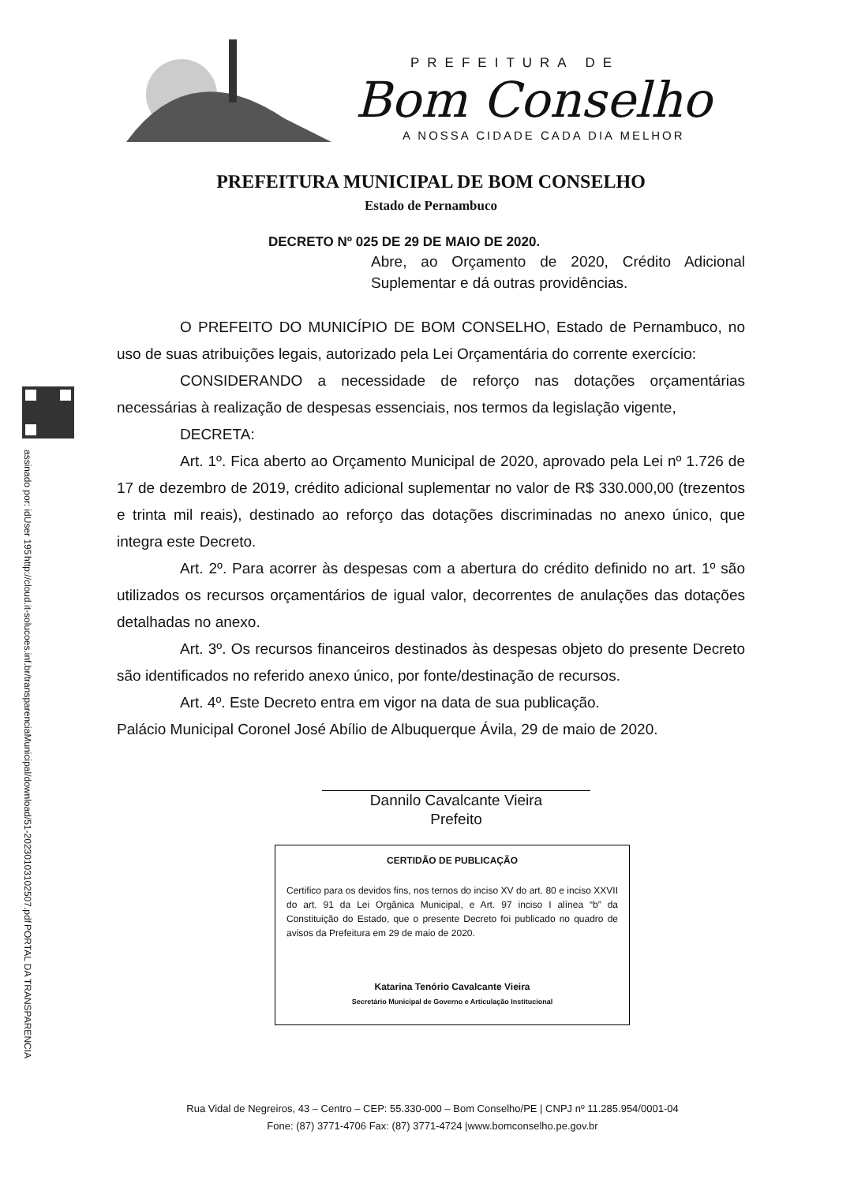PREFEITURA DE
Bom Conselho
A NOSSA CIDADE CADA DIA MELHOR
PORTAL DA TRANSPARENCIA http://cloud.it-solucoes.inf.br/transparenciaMunicipal/download/51-20230103102507.pdf assinado por: idUser 195
PREFEITURA MUNICIPAL DE BOM CONSELHO
Estado de Pernambuco
DECRETO Nº 025 DE 29 DE MAIO DE 2020.
Abre, ao Orçamento de 2020, Crédito Adicional Suplementar e dá outras providências.
O PREFEITO DO MUNICÍPIO DE BOM CONSELHO, Estado de Pernambuco, no uso de suas atribuições legais, autorizado pela Lei Orçamentária do corrente exercício:
CONSIDERANDO a necessidade de reforço nas dotações orçamentárias necessárias à realização de despesas essenciais, nos termos da legislação vigente,
DECRETA:
Art. 1º. Fica aberto ao Orçamento Municipal de 2020, aprovado pela Lei nº 1.726 de 17 de dezembro de 2019, crédito adicional suplementar no valor de R$ 330.000,00 (trezentos e trinta mil reais), destinado ao reforço das dotações discriminadas no anexo único, que integra este Decreto.
Art. 2º. Para acorrer às despesas com a abertura do crédito definido no art. 1º são utilizados os recursos orçamentários de igual valor, decorrentes de anulações das dotações detalhadas no anexo.
Art. 3º. Os recursos financeiros destinados às despesas objeto do presente Decreto são identificados no referido anexo único, por fonte/destinação de recursos.
Art. 4º. Este Decreto entra em vigor na data de sua publicação.
Palácio Municipal Coronel José Abílio de Albuquerque Ávila, 29 de maio de 2020.
Dannilo Cavalcante Vieira
Prefeito
CERTIDÃO DE PUBLICAÇÃO
Certifico para os devidos fins, nos ternos do inciso XV do art. 80 e inciso XXVII do art. 91 da Lei Orgânica Municipal, e Art. 97 inciso I alínea “b” da Constituição do Estado, que o presente Decreto foi publicado no quadro de avisos da Prefeitura em 29 de maio de 2020.
Katarina Tenório Cavalcante Vieira
Secretário Municipal de Governo e Articulação Institucional
Rua Vidal de Negreiros, 43 – Centro – CEP: 55.330-000 – Bom Conselho/PE | CNPJ nº 11.285.954/0001-04
Fone: (87) 3771-4706 Fax: (87) 3771-4724 |www.bomconselho.pe.gov.br